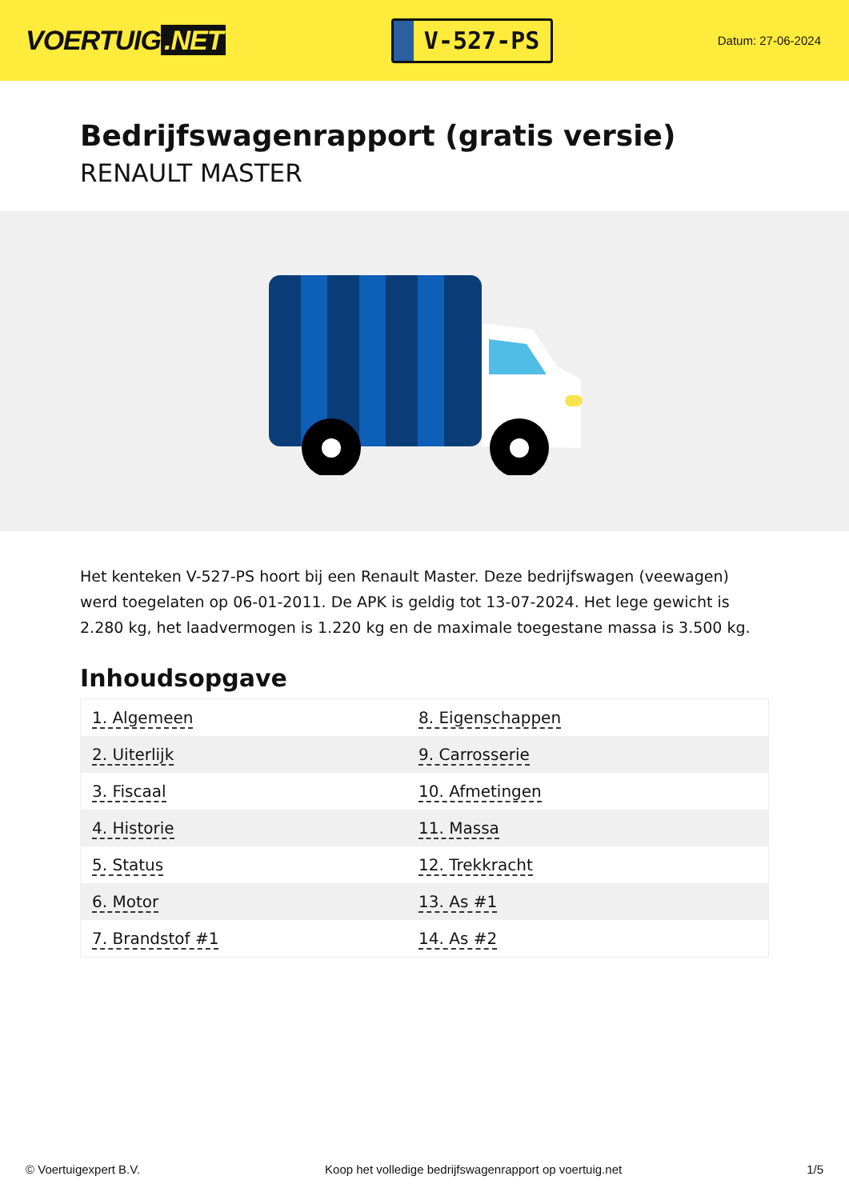VOERTUIG.NET
V-527-PS
Datum: 27-06-2024
Bedrijfswagenrapport (gratis versie)
RENAULT MASTER
Het kenteken V-527-PS hoort bij een Renault Master. Deze bedrijfswagen (veewagen) werd toegelaten op 06-01-2011. De APK is geldig tot 13-07-2024. Het lege gewicht is 2.280 kg, het laadvermogen is 1.220 kg en de maximale toegestane massa is 3.500 kg.
Inhoudsopgave
| 1. Algemeen | 8. Eigenschappen |
| 2. Uiterlijk | 9. Carrosserie |
| 3. Fiscaal | 10. Afmetingen |
| 4. Historie | 11. Massa |
| 5. Status | 12. Trekkracht |
| 6. Motor | 13. As #1 |
| 7. Brandstof #1 | 14. As #2 |
© Voertuigexpert B.V. Koop het volledige bedrijfswagenrapport op voertuig.net 1/5